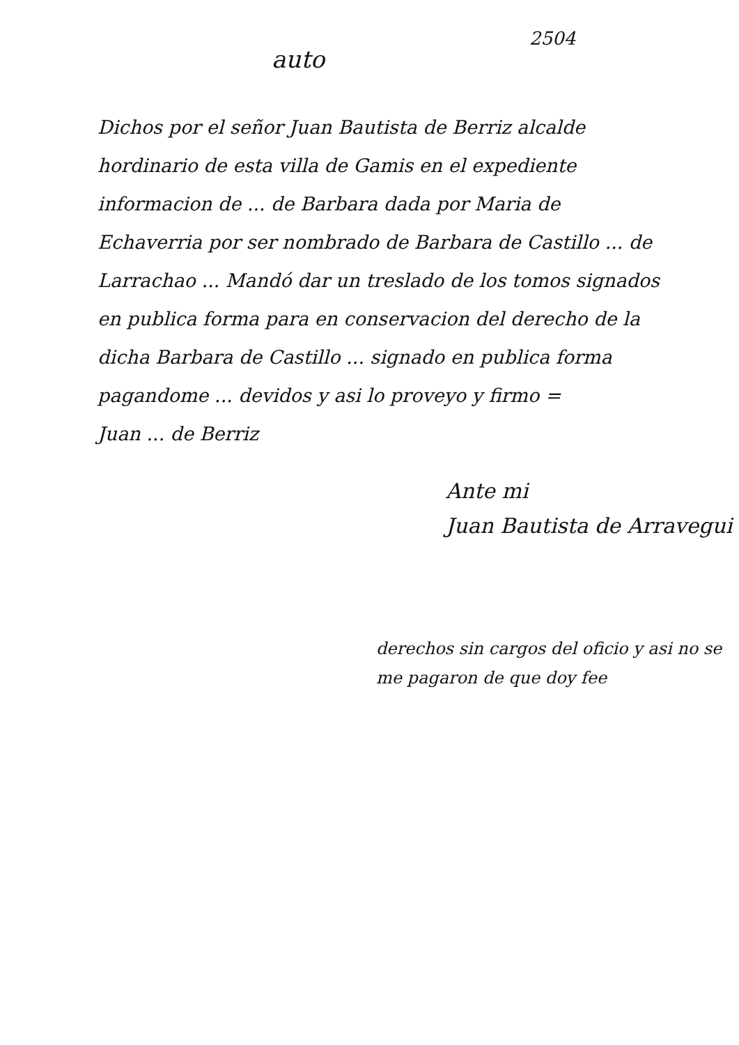2504
auto
Dichos por el señor Juan Bautista de Berriz alcalde hordinario de esta villa de Gamis en el expediente informacion de ... de Barbara dada por Maria de Echaverria por ser nombrado de Barbara de Castillo ... de Larrachao ... Mandó dar un treslado de los tomos signados en publica forma para en conservacion del derecho de la dicha Barbara de Castillo ... signado en publica forma pagandome ... devidos y asi lo proveyo y firmo =
Juan ... de Berriz
Ante mi
Juan Bautista de Arravegui
derechos sin cargos del oficio y asi no se me pagaron de que doy fee